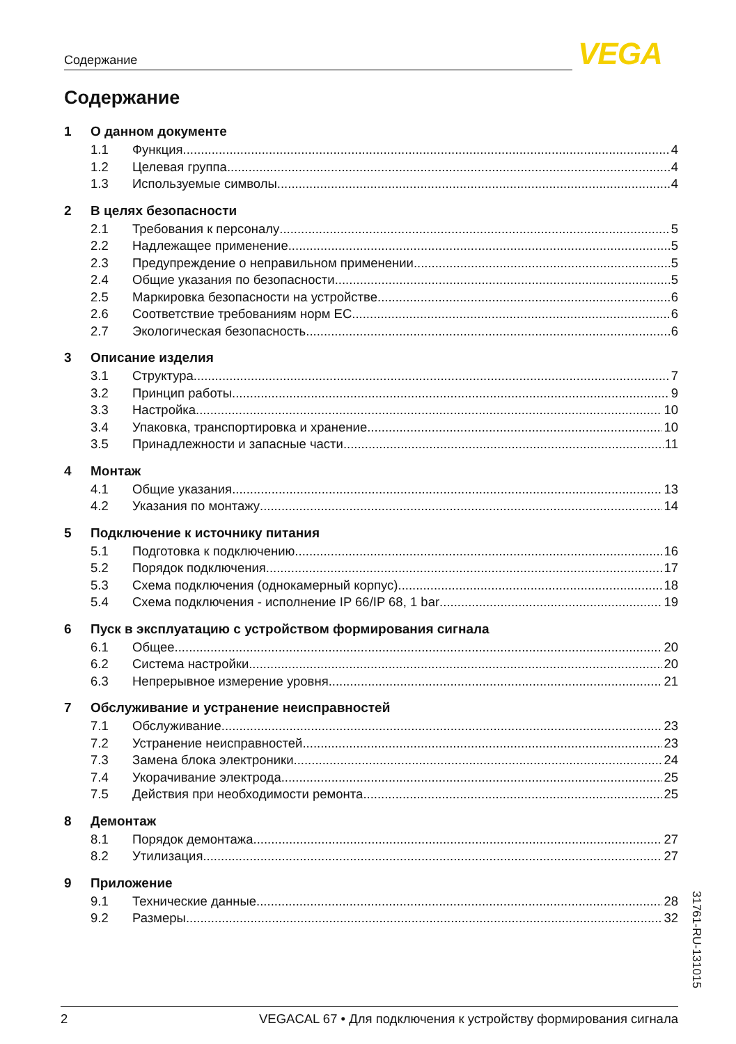Содержание VEGA
Содержание
1 О данном документе
1.1 Функция 4
1.2 Целевая группа 4
1.3 Используемые символы 4
2 В целях безопасности
2.1 Требования к персоналу 5
2.2 Надлежащее применение 5
2.3 Предупреждение о неправильном применении 5
2.4 Общие указания по безопасности 5
2.5 Маркировка безопасности на устройстве 6
2.6 Соответствие требованиям норм ЕС 6
2.7 Экологическая безопасность 6
3 Описание изделия
3.1 Структура 7
3.2 Принцип работы 9
3.3 Настройка 10
3.4 Упаковка, транспортировка и хранение 10
3.5 Принадлежности и запасные части 11
4 Монтаж
4.1 Общие указания 13
4.2 Указания по монтажу 14
5 Подключение к источнику питания
5.1 Подготовка к подключению 16
5.2 Порядок подключения 17
5.3 Схема подключения (однокамерный корпус) 18
5.4 Схема подключения - исполнение IP 66/IP 68, 1 bar 19
6 Пуск в эксплуатацию с устройством формирования сигнала
6.1 Общее 20
6.2 Система настройки 20
6.3 Непрерывное измерение уровня 21
7 Обслуживание и устранение неисправностей
7.1 Обслуживание 23
7.2 Устранение неисправностей 23
7.3 Замена блока электроники 24
7.4 Укорачивание электрода 25
7.5 Действия при необходимости ремонта 25
8 Демонтаж
8.1 Порядок демонтажа 27
8.2 Утилизация 27
9 Приложение
9.1 Технические данные 28
9.2 Размеры 32
31761-RU-131015
2 VEGACAL 67 • Для подключения к устройству формирования сигнала